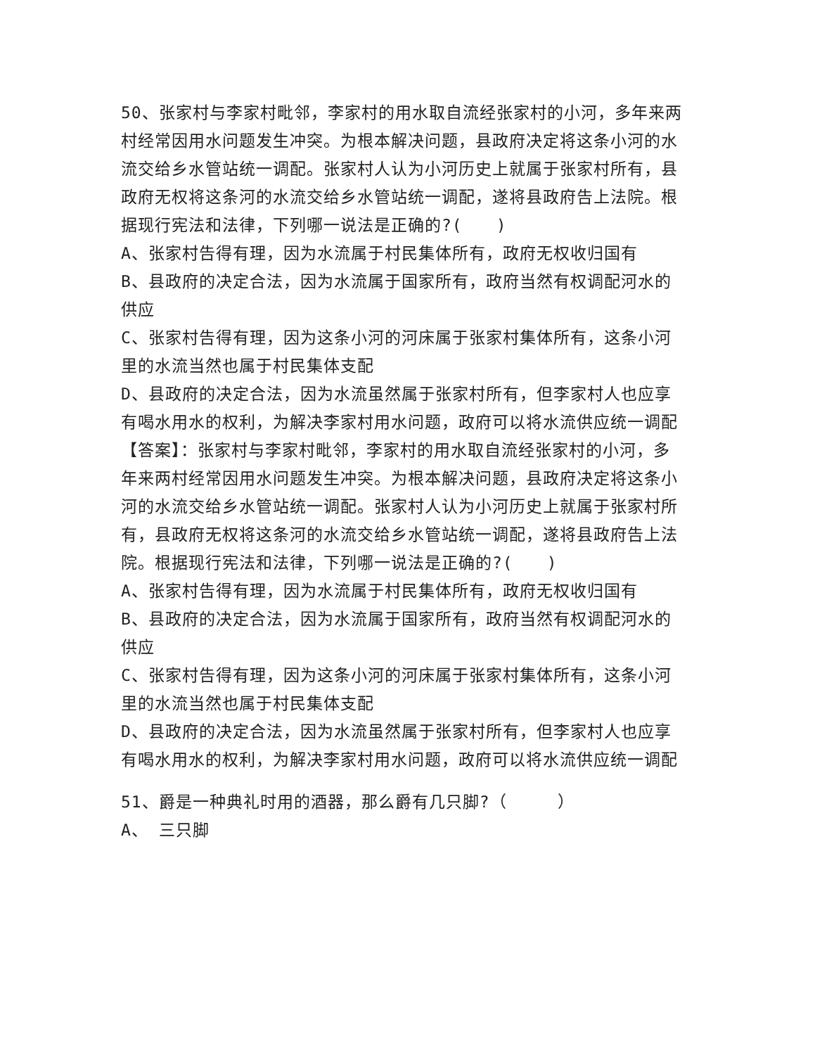50、张家村与李家村毗邻，李家村的用水取自流经张家村的小河，多年来两村经常因用水问题发生冲突。为根本解决问题，县政府决定将这条小河的水流交给乡水管站统一调配。张家村人认为小河历史上就属于张家村所有，县政府无权将这条河的水流交给乡水管站统一调配，遂将县政府告上法院。根据现行宪法和法律，下列哪一说法是正确的?(　　)
A、张家村告得有理，因为水流属于村民集体所有，政府无权收归国有
B、县政府的决定合法，因为水流属于国家所有，政府当然有权调配河水的供应
C、张家村告得有理，因为这条小河的河床属于张家村集体所有，这条小河里的水流当然也属于村民集体支配
D、县政府的决定合法，因为水流虽然属于张家村所有，但李家村人也应享有喝水用水的权利，为解决李家村用水问题，政府可以将水流供应统一调配
【答案】：张家村与李家村毗邻，李家村的用水取自流经张家村的小河，多年来两村经常因用水问题发生冲突。为根本解决问题，县政府决定将这条小河的水流交给乡水管站统一调配。张家村人认为小河历史上就属于张家村所有，县政府无权将这条河的水流交给乡水管站统一调配，遂将县政府告上法院。根据现行宪法和法律，下列哪一说法是正确的?(　　)
A、张家村告得有理，因为水流属于村民集体所有，政府无权收归国有
B、县政府的决定合法，因为水流属于国家所有，政府当然有权调配河水的供应
C、张家村告得有理，因为这条小河的河床属于张家村集体所有，这条小河里的水流当然也属于村民集体支配
D、县政府的决定合法，因为水流虽然属于张家村所有，但李家村人也应享有喝水用水的权利，为解决李家村用水问题，政府可以将水流供应统一调配
51、爵是一种典礼时用的酒器，那么爵有几只脚?（　　　）
A、 三只脚